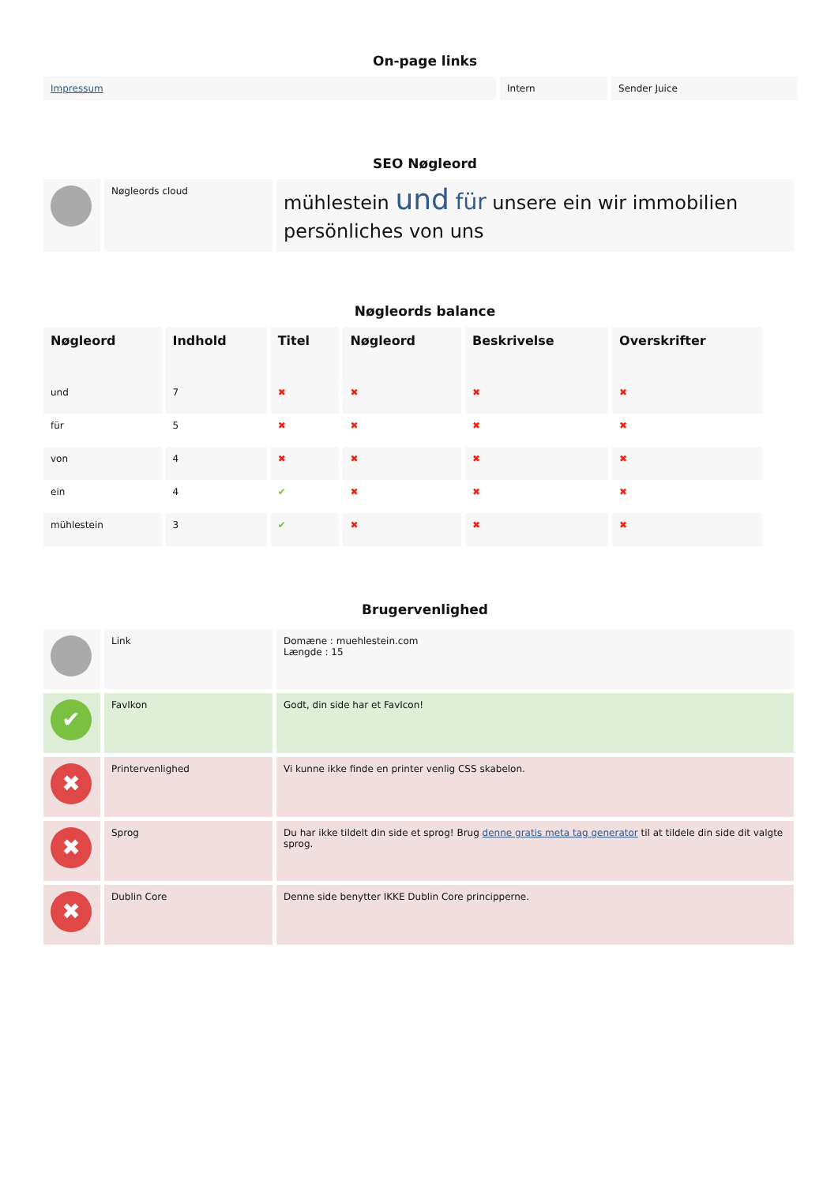On-page links
| Impressum | Intern | Sender Juice |
SEO Nøgleord
| | Nøgleords cloud | mühlestein und für unsere ein wir immobilien persönliches von uns |
Nøgleords balance
| Nøgleord | Indhold | Titel | Nøgleord | Beskrivelse | Overskrifter |
| --- | --- | --- | --- | --- | --- |
| und | 7 | ✖ | ✖ | ✖ | ✖ |
| für | 5 | ✖ | ✖ | ✖ | ✖ |
| von | 4 | ✖ | ✖ | ✖ | ✖ |
| ein | 4 | ✔ | ✖ | ✖ | ✖ |
| mühlestein | 3 | ✔ | ✖ | ✖ | ✖ |
Brugervenlighed
| | Link | Domæne : muehlestein.com Længde : 15 |
| ✔ | FavIkon | Godt, din side har et FavIcon! |
| ✖ | Printervenlighed | Vi kunne ikke finde en printer venlig CSS skabelon. |
| ✖ | Sprog | Du har ikke tildelt din side et sprog! Brug denne gratis meta tag generator til at tildele din side dit valgte sprog. |
| ✖ | Dublin Core | Denne side benytter IKKE Dublin Core principperne. |